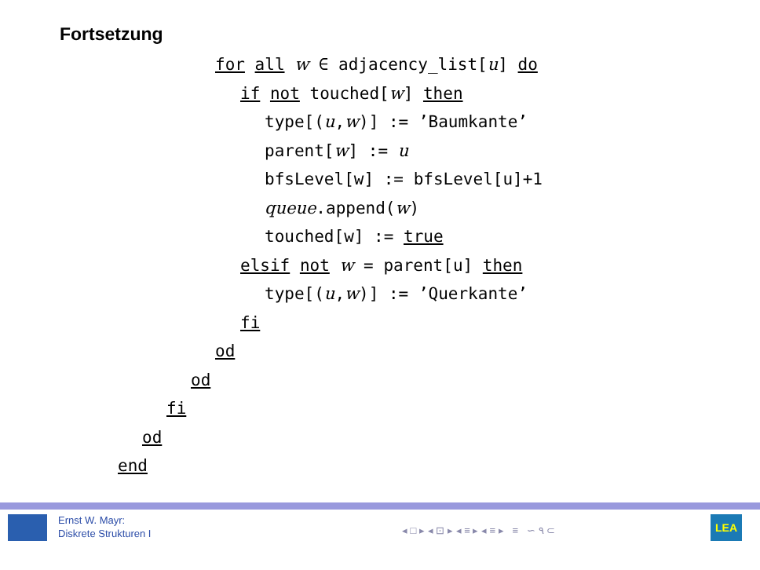Fortsetzung
for all w ∈ adjacency_list[u] do
if not touched[w] then
type[(u,w)] := ’Baumkante’
parent[w] := u
bfsLevel[w] := bfsLevel[u]+1
queue.append(w)
touched[w] := true
elsif not w = parent[u] then
type[(u,w)] := ’Querkante’
fi
od
od
fi
od
end
Ernst W. Mayr:
Diskrete Strukturen I
◂ □ ▸ ◂ ⊡ ▸ ◂ ≡ ▸ ◂ ≡ ▸ ≡ ∽ ۹ ⊂
LEA